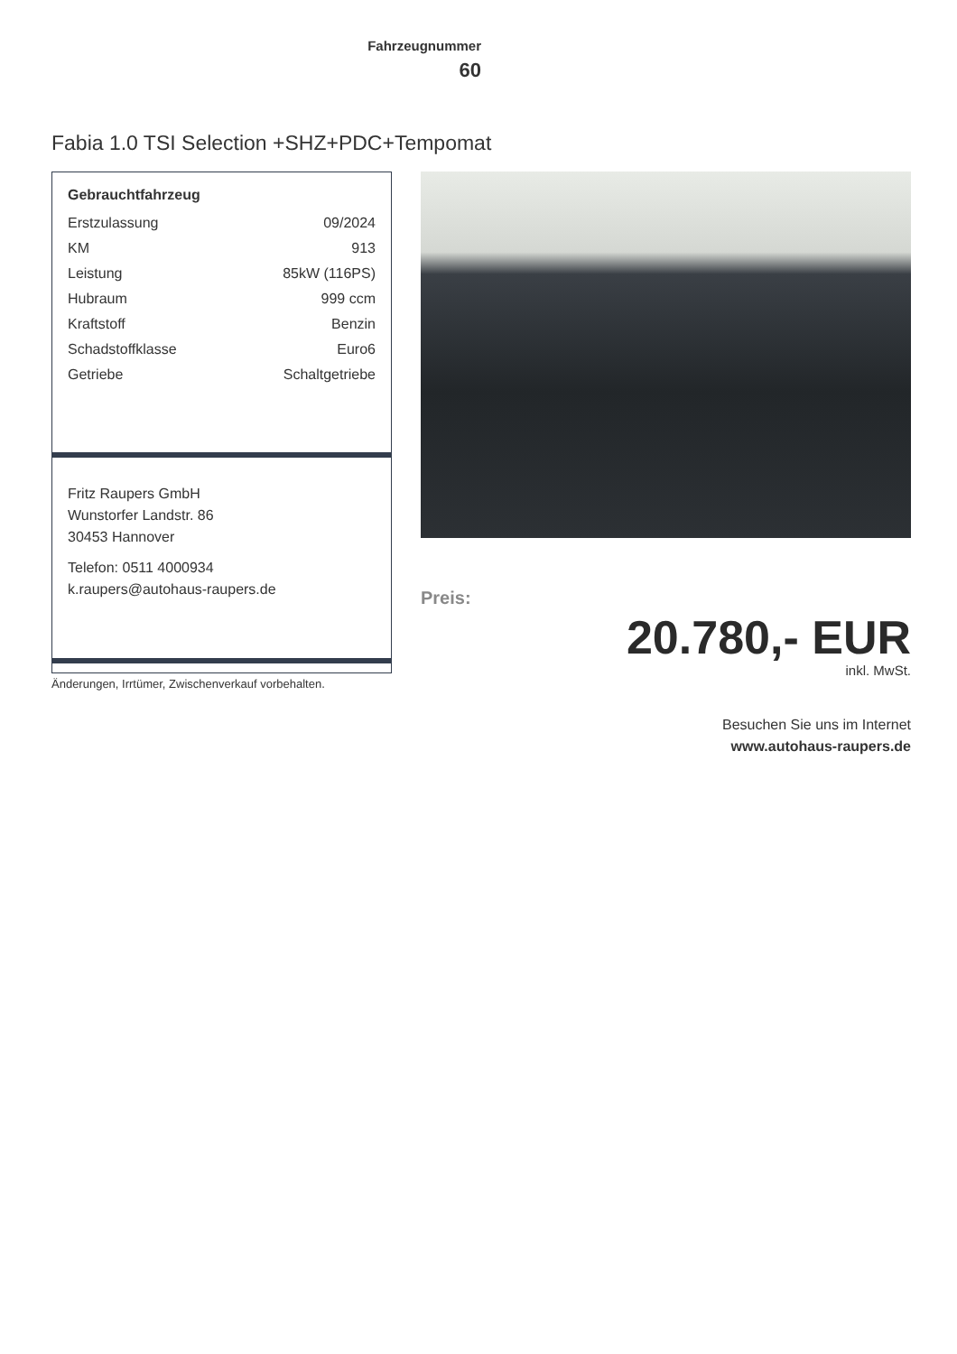Fahrzeugnummer
60
Fabia 1.0 TSI Selection +SHZ+PDC+Tempomat
Gebrauchtfahrzeug
| Erstzulassung | 09/2024 |
| KM | 913 |
| Leistung | 85kW (116PS) |
| Hubraum | 999 ccm |
| Kraftstoff | Benzin |
| Schadstoffklasse | Euro6 |
| Getriebe | Schaltgetriebe |
Fritz Raupers GmbH
Wunstorfer Landstr. 86
30453 Hannover
Telefon: 0511 4000934
k.raupers@autohaus-raupers.de
Änderungen, Irrtümer, Zwischenverkauf vorbehalten.
Preis:
20.780,- EUR
inkl. MwSt.
Besuchen Sie uns im Internet
www.autohaus-raupers.de